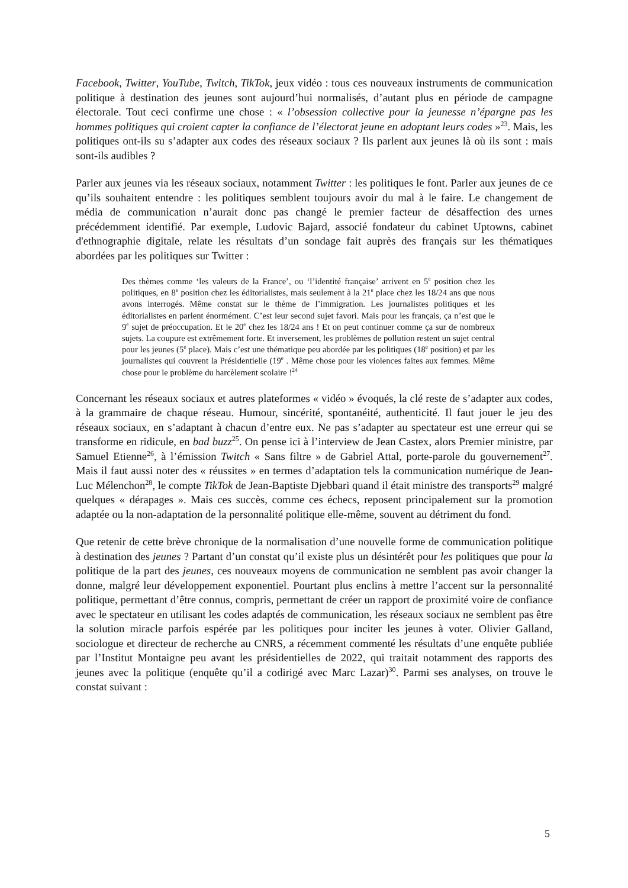Facebook, Twitter, YouTube, Twitch, TikTok, jeux vidéo : tous ces nouveaux instruments de communication politique à destination des jeunes sont aujourd’hui normalisés, d’autant plus en période de campagne électorale. Tout ceci confirme une chose : « l’obsession collective pour la jeunesse n’épargne pas les hommes politiques qui croient capter la confiance de l’électorat jeune en adoptant leurs codes »<sup>23</sup>. Mais, les politiques ont-ils su s’adapter aux codes des réseaux sociaux ? Ils parlent aux jeunes là où ils sont : mais sont-ils audibles ?
Parler aux jeunes via les réseaux sociaux, notamment Twitter : les politiques le font. Parler aux jeunes de ce qu’ils souhaitent entendre : les politiques semblent toujours avoir du mal à le faire. Le changement de média de communication n’aurait donc pas changé le premier facteur de désaffection des urnes précédemment identifié. Par exemple, Ludovic Bajard, associé fondateur du cabinet Uptowns, cabinet d'ethnographie digitale, relate les résultats d’un sondage fait auprès des français sur les thématiques abordées par les politiques sur Twitter :
Des thèmes comme ‘les valeurs de la France’, ou ‘l’identité française’ arrivent en 5<sup>e</sup> position chez les politiques, en 8<sup>e</sup> position chez les éditorialistes, mais seulement à la 21<sup>e</sup> place chez les 18/24 ans que nous avons interrogés. Même constat sur le thème de l’immigration. Les journalistes politiques et les éditorialistes en parlent énormément. C’est leur second sujet favori. Mais pour les français, ça n’est que le 9<sup>e</sup> sujet de préoccupation. Et le 20<sup>e</sup> chez les 18/24 ans ! Et on peut continuer comme ça sur de nombreux sujets. La coupure est extrêmement forte. Et inversement, les problèmes de pollution restent un sujet central pour les jeunes (5<sup>e</sup> place). Mais c’est une thématique peu abordée par les politiques (18<sup>e</sup> position) et par les journalistes qui couvrent la Présidentielle (19<sup>e</sup> . Même chose pour les violences faites aux femmes. Même chose pour le problème du harcèlement scolaire !<sup>24</sup>
Concernant les réseaux sociaux et autres plateformes « vidéo » évoqués, la clé reste de s’adapter aux codes, à la grammaire de chaque réseau. Humour, sincérité, spontanéité, authenticité. Il faut jouer le jeu des réseaux sociaux, en s’adaptant à chacun d’entre eux. Ne pas s’adapter au spectateur est une erreur qui se transforme en ridicule, en bad buzz<sup>25</sup>. On pense ici à l’interview de Jean Castex, alors Premier ministre, par Samuel Etienne<sup>26</sup>, à l’émission Twitch « Sans filtre » de Gabriel Attal, porte-parole du gouvernement<sup>27</sup>. Mais il faut aussi noter des « réussites » en termes d’adaptation tels la communication numérique de Jean-Luc Mélenchon<sup>28</sup>, le compte TikTok de Jean-Baptiste Djebbari quand il était ministre des transports<sup>29</sup> malgré quelques « dérapages ». Mais ces succès, comme ces échecs, reposent principalement sur la promotion adaptée ou la non-adaptation de la personnalité politique elle-même, souvent au détriment du fond.
Que retenir de cette brève chronique de la normalisation d’une nouvelle forme de communication politique à destination des jeunes ? Partant d’un constat qu’il existe plus un désintérêt pour les politiques que pour la politique de la part des jeunes, ces nouveaux moyens de communication ne semblent pas avoir changer la donne, malgré leur développement exponentiel. Pourtant plus enclins à mettre l’accent sur la personnalité politique, permettant d’être connus, compris, permettant de créer un rapport de proximité voire de confiance avec le spectateur en utilisant les codes adaptés de communication, les réseaux sociaux ne semblent pas être la solution miracle parfois espérée par les politiques pour inciter les jeunes à voter. Olivier Galland, sociologue et directeur de recherche au CNRS, a récemment commenté les résultats d’une enquête publiée par l’Institut Montaigne peu avant les présidentielles de 2022, qui traitait notamment des rapports des jeunes avec la politique (enquête qu’il a codirigé avec Marc Lazar)<sup>30</sup>. Parmi ses analyses, on trouve le constat suivant :
5